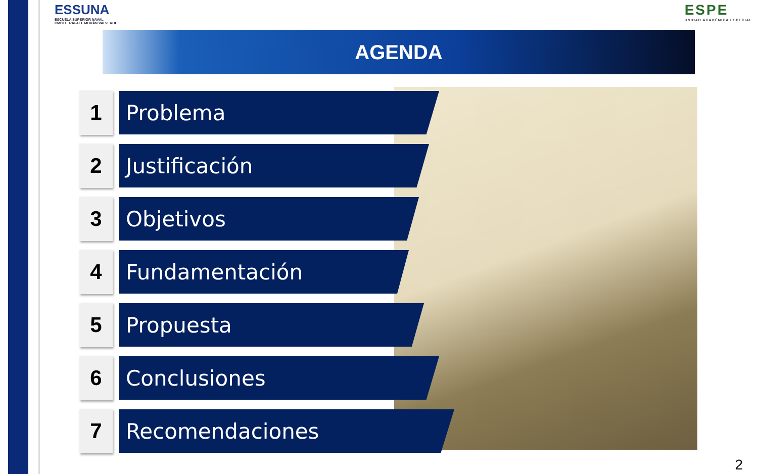ESSUNA
ESCUELA SUPERIOR NAVAL
CMDTE. RAFAEL MORÁN VALVERDE
ESPE
UNIDAD ACADÉMICA ESPECIAL
AGENDA
1
Problema
2
Justificación
3
Objetivos
4
Fundamentación
5
Propuesta
6
Conclusiones
7
Recomendaciones
2